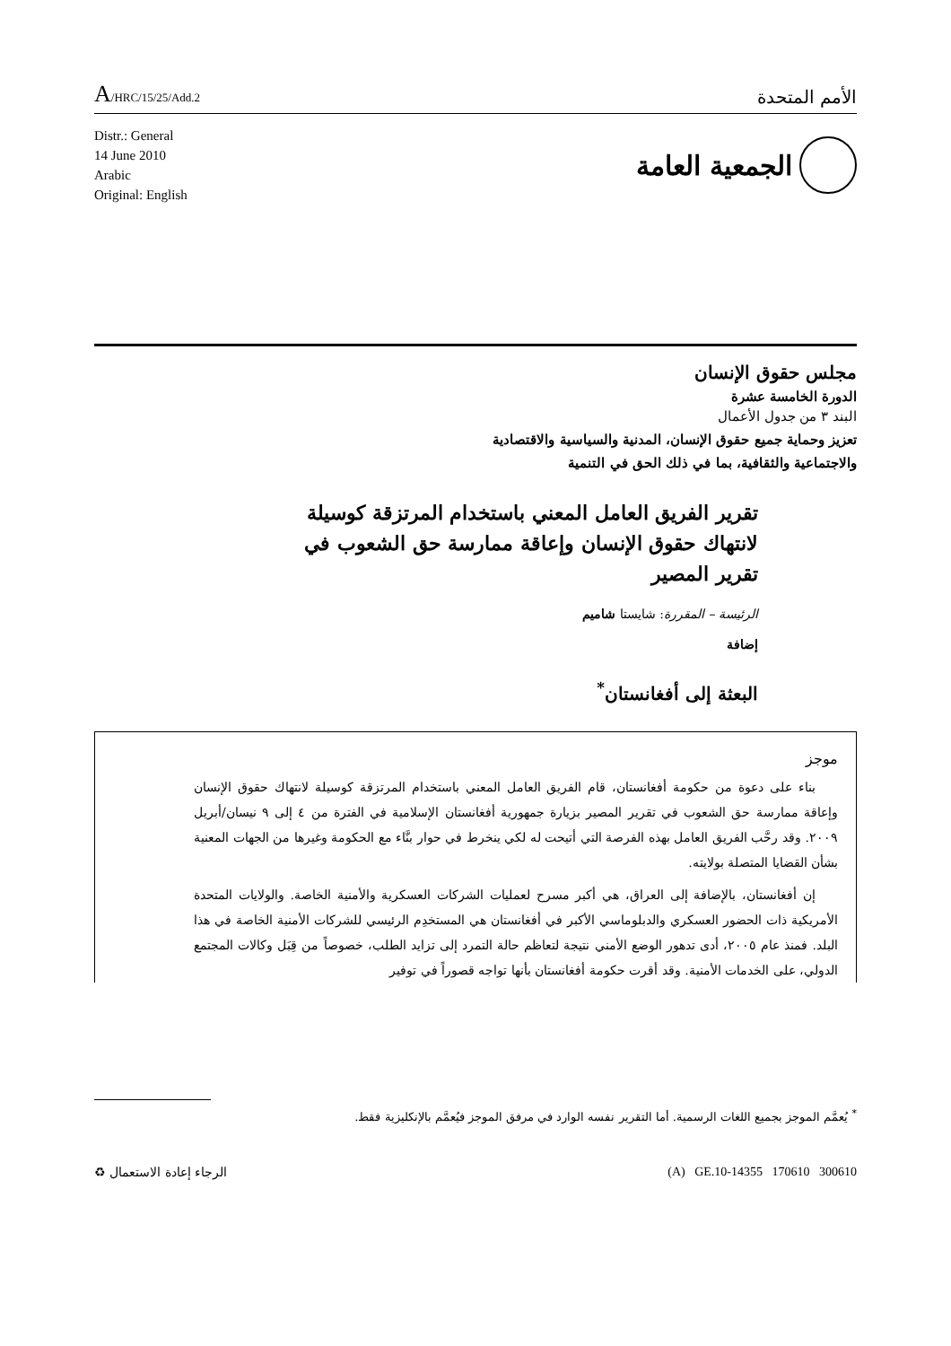A/HRC/15/25/Add.2
الأمم المتحدة
Distr.: General
14 June 2010
Arabic
Original: English
الجمعية العامة
مجلس حقوق الإنسان
الدورة الخامسة عشرة
البند ٣ من جدول الأعمال
تعزيز وحماية جميع حقوق الإنسان، المدنية والسياسية والاقتصادية
والاجتماعية والثقافية، بما في ذلك الحق في التنمية
تقرير الفريق العامل المعني باستخدام المرتزقة كوسيلة لانتهاك حقوق الإنسان وإعاقة ممارسة حق الشعوب في تقرير المصير
الرئيسة – المقررة: شايستا شاميم
إضافة
البعثة إلى أفغانستان<sup>*</sup>
موجز
بناء على دعوة من حكومة أفغانستان، قام الفريق العامل المعني باستخدام المرتزقة كوسيلة لانتهاك حقوق الإنسان وإعاقة ممارسة حق الشعوب في تقرير المصير بزيارة جمهورية أفغانستان الإسلامية في الفترة من ٤ إلى ٩ نيسان/أبريل ٢٠٠٩. وقد رحَّب الفريق العامل بهذه الفرصة التي أتيحت له لكي ينخرط في حوار بنَّاء مع الحكومة وغيرها من الجهات المعنية بشأن القضايا المتصلة بولايته.
إن أفغانستان، بالإضافة إلى العراق، هي أكبر مسرح لعمليات الشركات العسكرية والأمنية الخاصة. والولايات المتحدة الأمريكية ذات الحضور العسكري والدبلوماسي الأكبر في أفغانستان هي المستخدِم الرئيسي للشركات الأمنية الخاصة في هذا البلد. فمنذ عام ٢٠٠٥، أدى تدهور الوضع الأمني نتيجة لتعاظم حالة التمرد إلى تزايد الطلب، خصوصاً من قِبَل وكالات المجتمع الدولي، على الخدمات الأمنية. وقد أقرت حكومة أفغانستان بأنها تواجه قصوراً في توفير
<sup>*</sup> يُعمَّم الموجز بجميع اللغات الرسمية. أما التقرير نفسه الوارد في مرفق الموجز فيُعمَّم بالإنكليزية فقط.
الرجاء إعادة الاستعمال ♻ (A) GE.10-14355 170610 300610